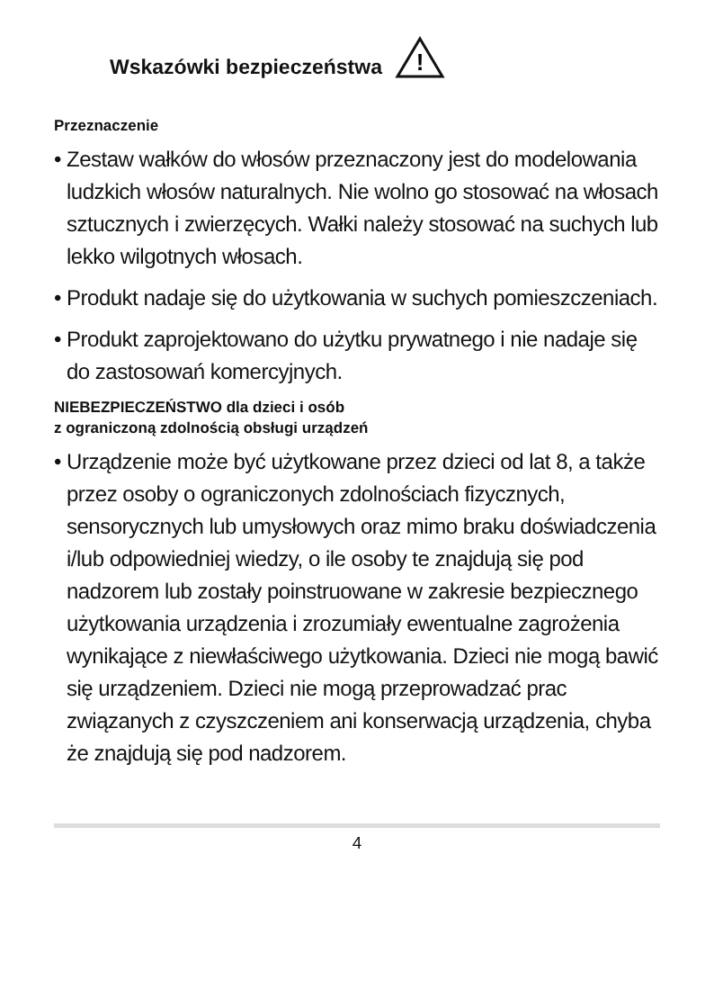Wskazówki bezpieczeństwa
!
Przeznaczenie
• Zestaw wałków do włosów przeznaczony jest do modelowania ludzkich włosów naturalnych. Nie wolno go stosować na włosach sztucznych i zwierzęcych. Wałki należy stosować na suchych lub lekko wilgotnych włosach.
• Produkt nadaje się do użytkowania w suchych pomieszczeniach.
• Produkt zaprojektowano do użytku prywatnego i nie nadaje się do zastosowań komercyjnych.
NIEBEZPIECZEŃSTWO dla dzieci i osób
z ograniczoną zdolnością obsługi urządzeń
• Urządzenie może być użytkowane przez dzieci od lat 8, a także przez osoby o ograniczonych zdolnościach fizycznych, sensorycznych lub umysłowych oraz mimo braku doświadczenia i/lub odpowiedniej wiedzy, o ile osoby te znajdują się pod nadzorem lub zostały poinstruowane w zakresie bezpiecznego użytkowania urządzenia i zrozumiały ewentualne zagrożenia wynikające z niewłaściwego użytkowania. Dzieci nie mogą bawić się urządzeniem. Dzieci nie mogą przeprowadzać prac związanych z czyszczeniem ani konserwacją urządzenia, chyba że znajdują się pod nadzorem.
4